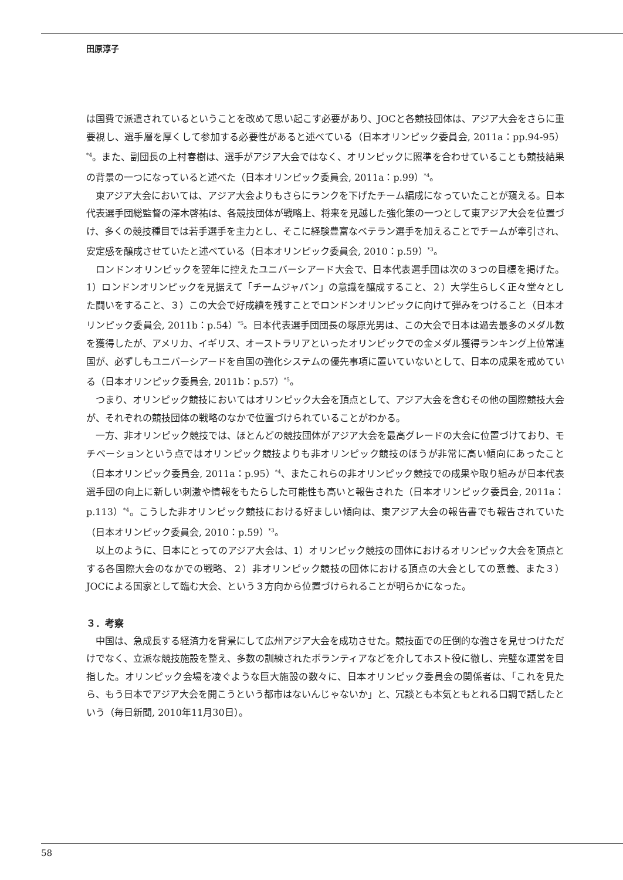田原淳子
は国費で派遣されているということを改めて思い起こす必要があり、JOCと各競技団体は、アジア大会をさらに重要視し、選手層を厚くして参加する必要性があると述べている（日本オリンピック委員会, 2011a：pp.94-95）<sup>*4</sup>。また、副団長の上村春樹は、選手がアジア大会ではなく、オリンピックに照準を合わせていることも競技結果の背景の一つになっていると述べた（日本オリンピック委員会, 2011a：p.99）<sup>*4</sup>。
東アジア大会においては、アジア大会よりもさらにランクを下げたチーム編成になっていたことが窺える。日本代表選手団総監督の澤木啓祐は、各競技団体が戦略上、将来を見越した強化策の一つとして東アジア大会を位置づけ、多くの競技種目では若手選手を主力とし、そこに経験豊富なベテラン選手を加えることでチームが牽引され、安定感を醸成させていたと述べている（日本オリンピック委員会, 2010：p.59）<sup>*3</sup>。
ロンドンオリンピックを翌年に控えたユニバーシアード大会で、日本代表選手団は次の３つの目標を掲げた。1）ロンドンオリンピックを見据えて「チームジャパン」の意識を醸成すること、２）大学生らしく正々堂々とした闘いをすること、３）この大会で好成績を残すことでロンドンオリンピックに向けて弾みをつけること（日本オリンピック委員会, 2011b：p.54）<sup>*5</sup>。日本代表選手団団長の塚原光男は、この大会で日本は過去最多のメダル数を獲得したが、アメリカ、イギリス、オーストラリアといったオリンピックでの金メダル獲得ランキング上位常連国が、必ずしもユニバーシアードを自国の強化システムの優先事項に置いていないとして、日本の成果を戒めている（日本オリンピック委員会, 2011b：p.57）<sup>*5</sup>。
つまり、オリンピック競技においてはオリンピック大会を頂点として、アジア大会を含むその他の国際競技大会が、それぞれの競技団体の戦略のなかで位置づけられていることがわかる。
一方、非オリンピック競技では、ほとんどの競技団体がアジア大会を最高グレードの大会に位置づけており、モチベーションという点ではオリンピック競技よりも非オリンピック競技のほうが非常に高い傾向にあったこと（日本オリンピック委員会, 2011a：p.95）<sup>*4</sup>、またこれらの非オリンピック競技での成果や取り組みが日本代表選手団の向上に新しい刺激や情報をもたらした可能性も高いと報告された（日本オリンピック委員会, 2011a：p.113）<sup>*4</sup>。こうした非オリンピック競技における好ましい傾向は、東アジア大会の報告書でも報告されていた（日本オリンピック委員会, 2010：p.59）<sup>*3</sup>。
以上のように、日本にとってのアジア大会は、1）オリンピック競技の団体におけるオリンピック大会を頂点とする各国際大会のなかでの戦略、２）非オリンピック競技の団体における頂点の大会としての意義、また３）JOCによる国家として臨む大会、という３方向から位置づけられることが明らかになった。
３．考察
中国は、急成長する経済力を背景にして広州アジア大会を成功させた。競技面での圧倒的な強さを見せつけただけでなく、立派な競技施設を整え、多数の訓練されたボランティアなどを介してホスト役に徹し、完璧な運営を目指した。オリンピック会場を凌ぐような巨大施設の数々に、日本オリンピック委員会の関係者は、「これを見たら、もう日本でアジア大会を開こうという都市はないんじゃないか」と、冗談とも本気ともとれる口調で話したという（毎日新聞, 2010年11月30日）。
58